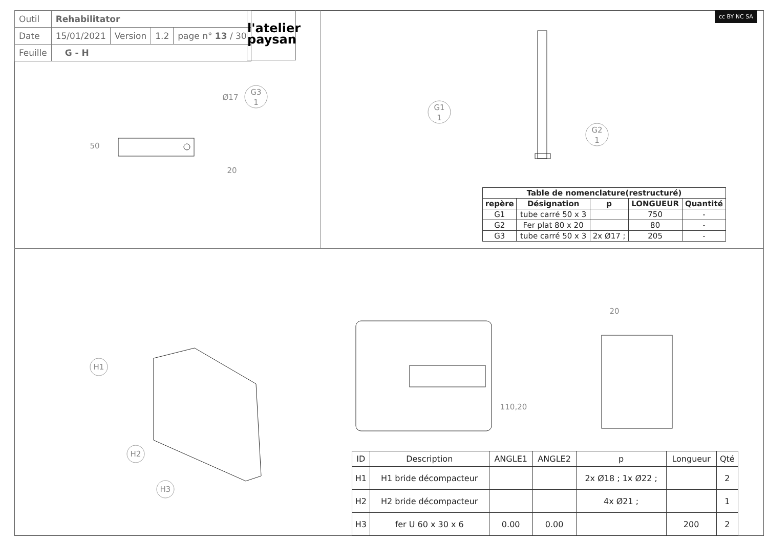| Outil | Rehabilitator | | | |
| Date | 15/01/2021 | Version | 1.2 | page n° 13 / 30 |
| Feuille | G - H | | | |
l'atelier
paysan
cc BY NC SA
G3
1
G1
1
G2
1
H1
H2
H3
50
20
Ø17
20
110,20
| Table de nomenclature(restructuré) | | | | |
| --- | --- | --- | --- | --- |
| repère | Désignation | p | LONGUEUR | Quantité |
| G1 | tube carré 50 x 3 | | 750 | - |
| G2 | Fer plat 80 x 20 | | 80 | - |
| G3 | tube carré 50 x 3 | 2x Ø17 ; | 205 | - |
| ID | Description | ANGLE1 | ANGLE2 | p | Longueur | Qté |
| H1 | H1 bride décompacteur | | | 2x Ø18 ; 1x Ø22 ; | | 2 |
| H2 | H2 bride décompacteur | | | 4x Ø21 ; | | 1 |
| H3 | fer U 60 x 30 x 6 | 0.00 | 0.00 | | 200 | 2 |